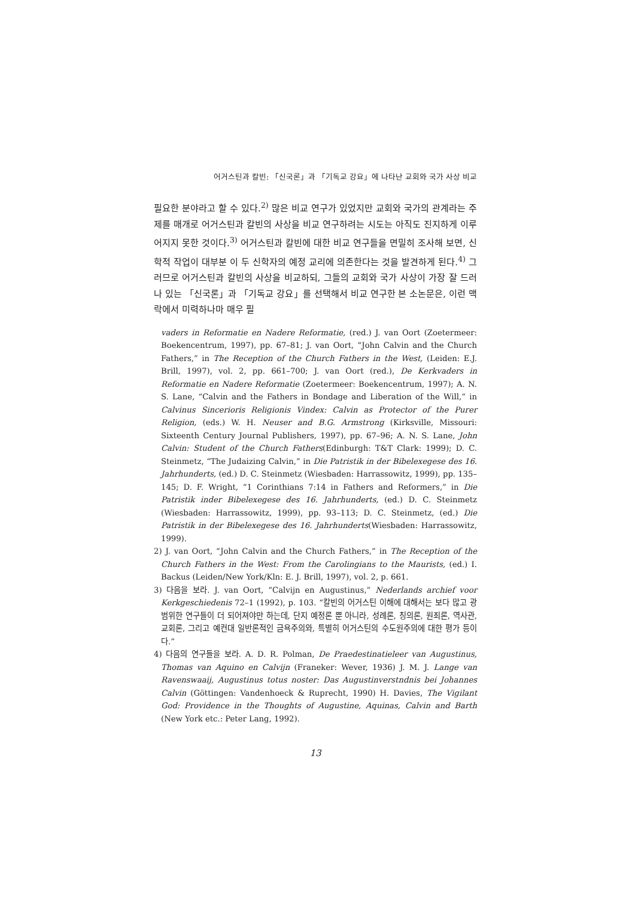어거스틴과 칼빈: 「신국론」과 「기독교 강요」에 나타난 교회와 국가 사상 비교
필요한 분야라고 할 수 있다.<sup>2)</sup> 많은 비교 연구가 있었지만 교회와 국가의 관계라는 주제를 매개로 어거스틴과 칼빈의 사상을 비교 연구하려는 시도는 아직도 진지하게 이루어지지 못한 것이다.<sup>3)</sup> 어거스틴과 칼빈에 대한 비교 연구들을 면밀히 조사해 보면, 신학적 작업이 대부분 이 두 신학자의 예정 교리에 의존한다는 것을 발견하게 된다.<sup>4)</sup> 그러므로 어거스틴과 칼빈의 사상을 비교하되, 그들의 교회와 국가 사상이 가장 잘 드러나 있는 「신국론」과 「기독교 강요」를 선택해서 비교 연구한 본 소논문은, 이런 맥락에서 미력하나마 매우 필
vaders in Reformatie en Nadere Reformatie, (red.) J. van Oort (Zoetermeer: Boekencentrum, 1997), pp. 67–81; J. van Oort, “John Calvin and the Church Fathers,” in The Reception of the Church Fathers in the West, (Leiden: E.J. Brill, 1997), vol. 2, pp. 661–700; J. van Oort (red.), De Kerkvaders in Reformatie en Nadere Reformatie (Zoetermeer: Boekencentrum, 1997); A. N. S. Lane, “Calvin and the Fathers in Bondage and Liberation of the Will,” in Calvinus Sincerioris Religionis Vindex: Calvin as Protector of the Purer Religion, (eds.) W. H. Neuser and B.G. Armstrong (Kirksville, Missouri: Sixteenth Century Journal Publishers, 1997), pp. 67–96; A. N. S. Lane, John Calvin: Student of the Church Fathers(Edinburgh: T&T Clark: 1999); D. C. Steinmetz, “The Judaizing Calvin,” in Die Patristik in der Bibelexegese des 16. Jahrhunderts, (ed.) D. C. Steinmetz (Wiesbaden: Harrassowitz, 1999), pp. 135–145; D. F. Wright, “1 Corinthians 7:14 in Fathers and Reformers,” in Die Patristik inder Bibelexegese des 16. Jahrhunderts, (ed.) D. C. Steinmetz (Wiesbaden: Harrassowitz, 1999), pp. 93–113; D. C. Steinmetz, (ed.) Die Patristik in der Bibelexegese des 16. Jahrhunderts(Wiesbaden: Harrassowitz, 1999).
2) J. van Oort, “John Calvin and the Church Fathers,” in The Reception of the Church Fathers in the West: From the Carolingians to the Maurists, (ed.) I. Backus (Leiden/New York/Kln: E. J. Brill, 1997), vol. 2, p. 661.
3) 다음을 보라. J. van Oort, “Calvijn en Augustinus,” Nederlands archief voor Kerkgeschiedenis 72–1 (1992), p. 103. “칼빈의 어거스틴 이해에 대해서는 보다 많고 광범위한 연구들이 더 되어져야만 하는데, 단지 예정론 뿐 아니라, 성례론, 칭의론, 원죄론, 역사관, 교회론, 그리고 예컨대 일반론적인 금욕주의와, 특별히 어거스틴의 수도원주의에 대한 평가 등이다.”
4) 다음의 연구들을 보라. A. D. R. Polman, De Praedestinatieleer van Augustinus, Thomas van Aquino en Calvijn (Franeker: Wever, 1936) J. M. J. Lange van Ravenswaaij, Augustinus totus noster: Das Augustinverstndnis bei Johannes Calvin (Göttingen: Vandenhoeck & Ruprecht, 1990) H. Davies, The Vigilant God: Providence in the Thoughts of Augustine, Aquinas, Calvin and Barth (New York etc.: Peter Lang, 1992).
13